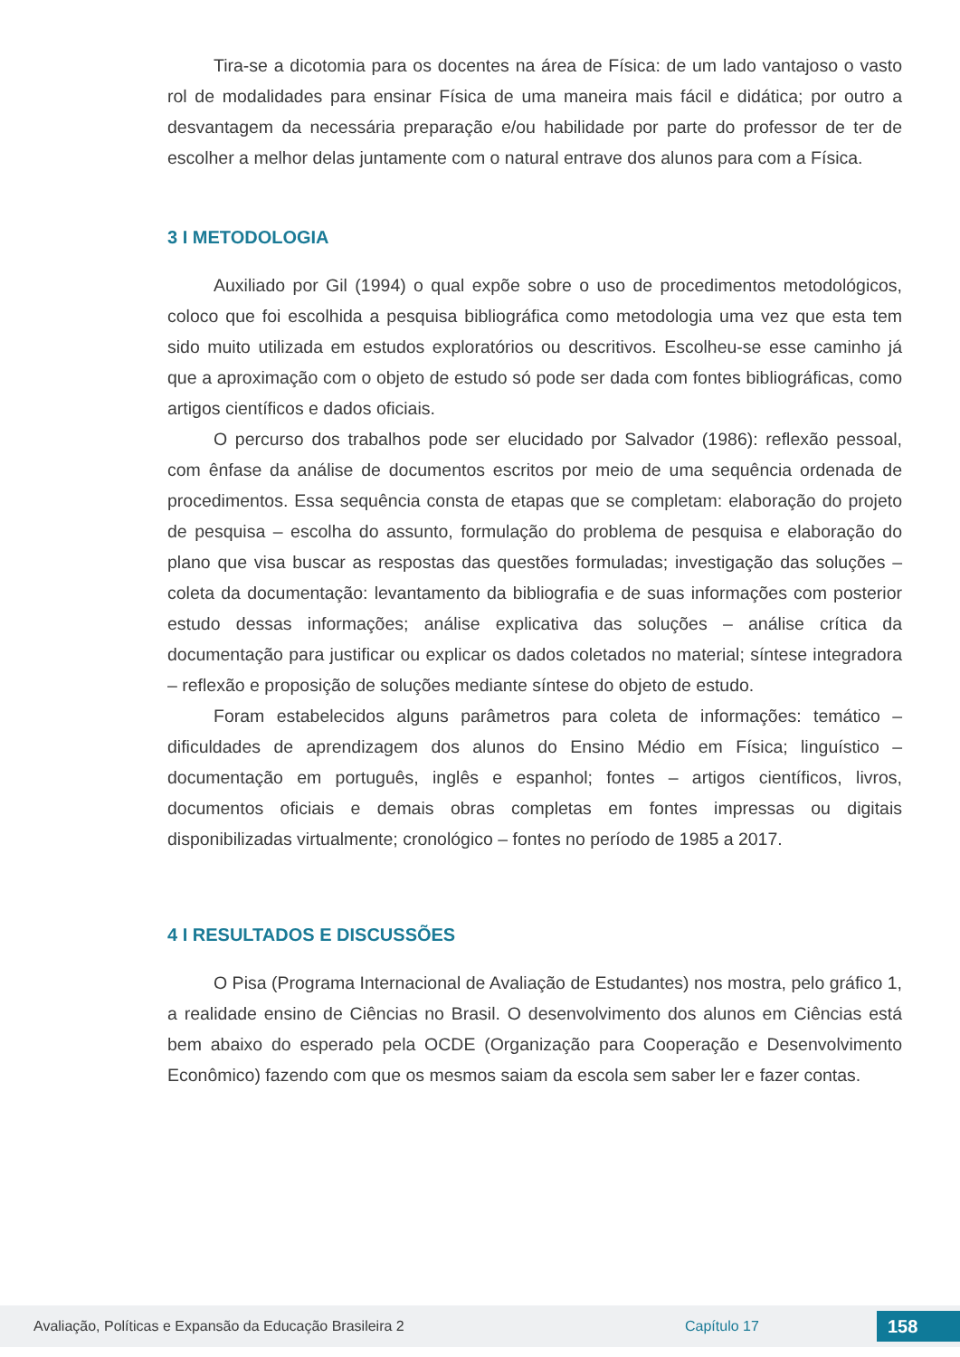Tira-se a dicotomia para os docentes na área de Física: de um lado vantajoso o vasto rol de modalidades para ensinar Física de uma maneira mais fácil e didática; por outro a desvantagem da necessária preparação e/ou habilidade por parte do professor de ter de escolher a melhor delas juntamente com o natural entrave dos alunos para com a Física.
3 I METODOLOGIA
Auxiliado por Gil (1994) o qual expõe sobre o uso de procedimentos metodológicos, coloco que foi escolhida a pesquisa bibliográfica como metodologia uma vez que esta tem sido muito utilizada em estudos exploratórios ou descritivos. Escolheu-se esse caminho já que a aproximação com o objeto de estudo só pode ser dada com fontes bibliográficas, como artigos científicos e dados oficiais.
O percurso dos trabalhos pode ser elucidado por Salvador (1986): reflexão pessoal, com ênfase da análise de documentos escritos por meio de uma sequência ordenada de procedimentos. Essa sequência consta de etapas que se completam: elaboração do projeto de pesquisa – escolha do assunto, formulação do problema de pesquisa e elaboração do plano que visa buscar as respostas das questões formuladas; investigação das soluções – coleta da documentação: levantamento da bibliografia e de suas informações com posterior estudo dessas informações; análise explicativa das soluções – análise crítica da documentação para justificar ou explicar os dados coletados no material; síntese integradora – reflexão e proposição de soluções mediante síntese do objeto de estudo.
Foram estabelecidos alguns parâmetros para coleta de informações: temático – dificuldades de aprendizagem dos alunos do Ensino Médio em Física; linguístico – documentação em português, inglês e espanhol; fontes – artigos científicos, livros, documentos oficiais e demais obras completas em fontes impressas ou digitais disponibilizadas virtualmente; cronológico – fontes no período de 1985 a 2017.
4 I RESULTADOS E DISCUSSÕES
O Pisa (Programa Internacional de Avaliação de Estudantes) nos mostra, pelo gráfico 1, a realidade ensino de Ciências no Brasil. O desenvolvimento dos alunos em Ciências está bem abaixo do esperado pela OCDE (Organização para Cooperação e Desenvolvimento Econômico) fazendo com que os mesmos saiam da escola sem saber ler e fazer contas.
Avaliação, Políticas e Expansão da Educação Brasileira 2 Capítulo 17 158